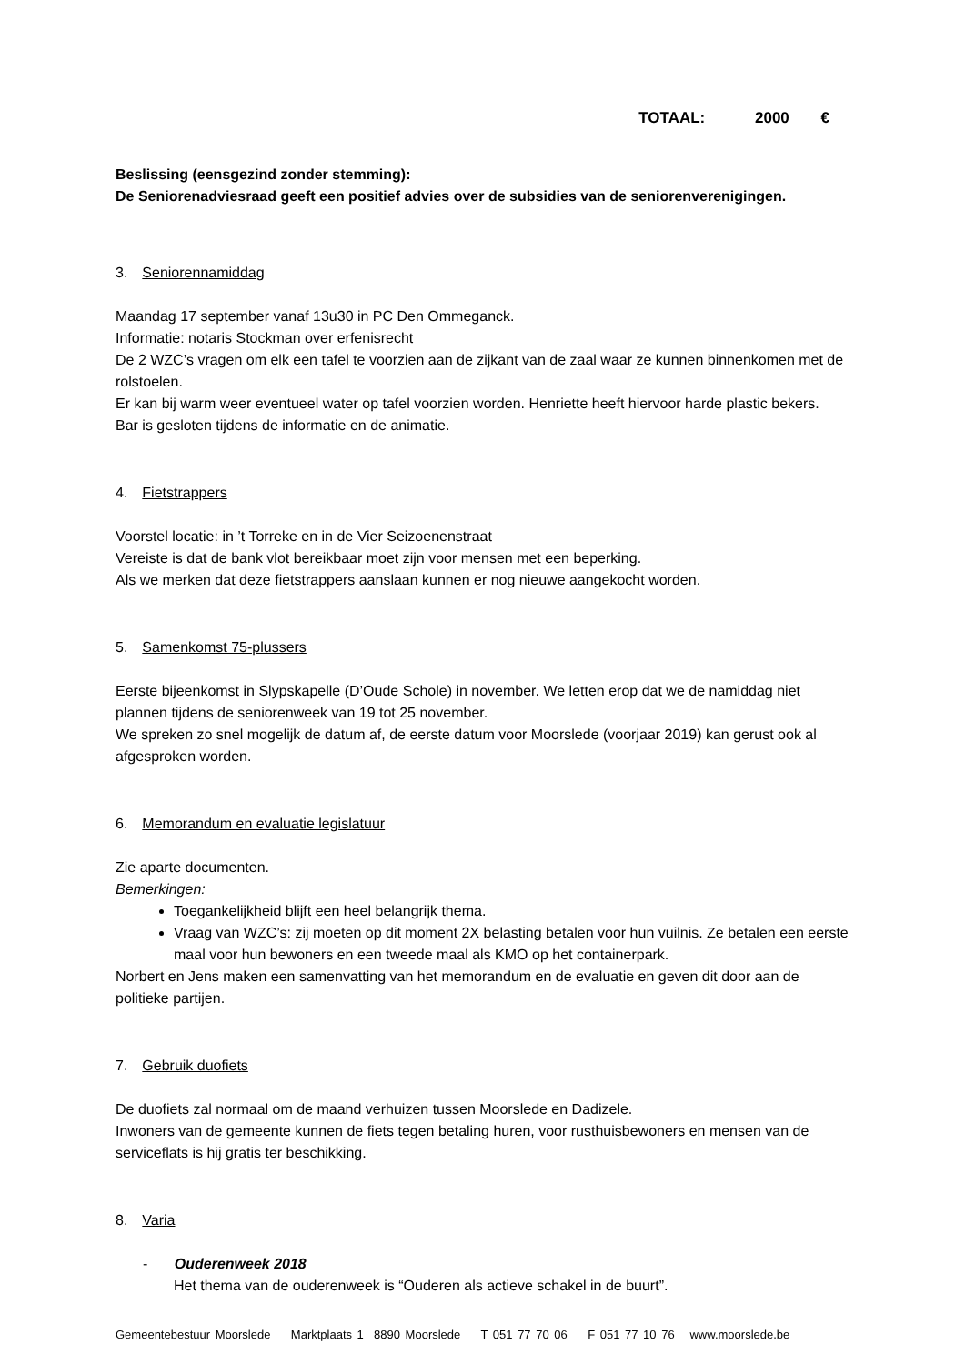TOTAAL: 2000 €
Beslissing (eensgezind zonder stemming):
De Seniorenadviesraad geeft een positief advies over de subsidies van de seniorenverenigingen.
3. Seniorennamiddag
Maandag 17 september vanaf 13u30 in PC Den Ommeganck.
Informatie: notaris Stockman over erfenisrecht
De 2 WZC’s vragen om elk een tafel te voorzien aan de zijkant van de zaal waar ze kunnen binnenkomen met de rolstoelen.
Er kan bij warm weer eventueel water op tafel voorzien worden. Henriette heeft hiervoor harde plastic bekers.
Bar is gesloten tijdens de informatie en de animatie.
4. Fietstrappers
Voorstel locatie: in ’t Torreke en in de Vier Seizoenenstraat
Vereiste is dat de bank vlot bereikbaar moet zijn voor mensen met een beperking.
Als we merken dat deze fietstrappers aanslaan kunnen er nog nieuwe aangekocht worden.
5. Samenkomst 75-plussers
Eerste bijeenkomst in Slypskapelle (D’Oude Schole) in november. We letten erop dat we de namiddag niet plannen tijdens de seniorenweek van 19 tot 25 november.
We spreken zo snel mogelijk de datum af, de eerste datum voor Moorslede (voorjaar 2019) kan gerust ook al afgesproken worden.
6. Memorandum en evaluatie legislatuur
Zie aparte documenten.
Bemerkingen:
Toegankelijkheid blijft een heel belangrijk thema.
Vraag van WZC’s: zij moeten op dit moment 2X belasting betalen voor hun vuilnis. Ze betalen een eerste maal voor hun bewoners en een tweede maal als KMO op het containerpark.
Norbert en Jens maken een samenvatting van het memorandum en de evaluatie en geven dit door aan de politieke partijen.
7. Gebruik duofiets
De duofiets zal normaal om de maand verhuizen tussen Moorslede en Dadizele.
Inwoners van de gemeente kunnen de fiets tegen betaling huren, voor rusthuisbewoners en mensen van de serviceflats is hij gratis ter beschikking.
8. Varia
- Ouderenweek 2018
Het thema van de ouderenweek is “Ouderen als actieve schakel in de buurt”.
Gemeentebestuur Moorslede Marktplaats 1 8890 Moorslede T 051 77 70 06 F 051 77 10 76 www.moorslede.be